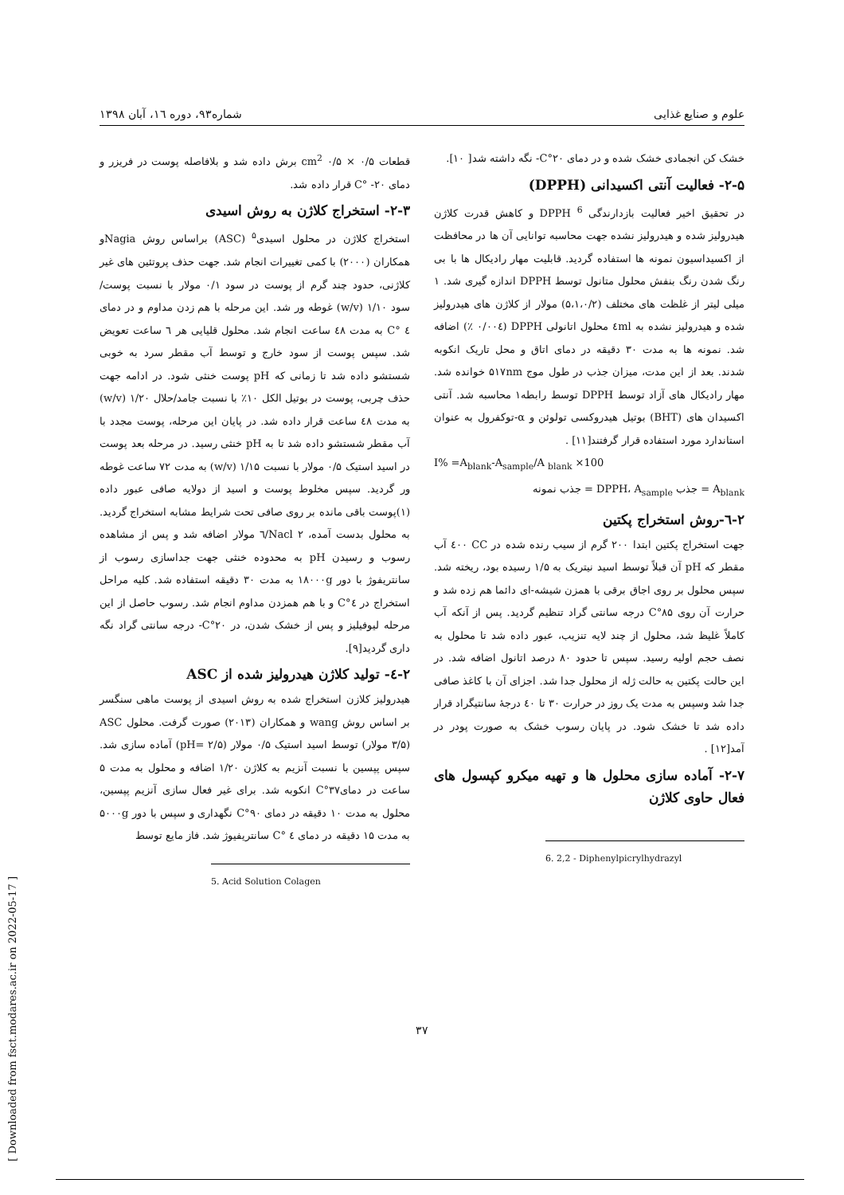علوم و صنایع غذایی شماره۹۳، دوره ۱٦، آبان ۱۳۹۸
قطعات ۰/۵ × ۰/۵ cm<sup>2</sup> برش داده شد و بلافاصله پوست در فریزر و دمای ۲۰- °C قرار داده شد.
۲-۳- استخراج کلاژن به روش اسیدی
استخراج کلاژن در محلول اسیدی<sup>۵</sup> (ASC) براساس روش Nagiaو همکاران (۲۰۰۰) با کمی تغییرات انجام شد. جهت حذف پروتئین های غیر کلاژنی، حدود چند گرم از پوست در سود ۰/۱ مولار با نسبت پوست/ سود ۱/۱۰ (w/v) غوطه ور شد. این مرحله با هم زدن مداوم و در دمای ٤ °C به مدت ٤٨ ساعت انجام شد. محلول قلیایی هر ٦ ساعت تعویض شد. سپس پوست از سود خارج و توسط آب مقطر سرد به خوبی شستشو داده شد تا زمانی که pH پوست خنثی شود. در ادامه جهت حذف چربی، پوست در بوتیل الکل ۱۰٪ با نسبت جامد/حلال ۱/۲۰ (w/v) به مدت ٤٨ ساعت قرار داده شد. در پایان این مرحله، پوست مجدد با آب مقطر شستشو داده شد تا به pH خنثی رسید. در مرحله بعد پوست در اسید استیک ۰/۵ مولار با نسبت ۱/۱۵ (w/v) به مدت ۷۲ ساعت غوطه ور گردید. سپس مخلوط پوست و اسید از دولایه صافی عبور داده (۱)پوست باقی مانده بر روی صافی تحت شرایط مشابه استخراج گردید. به محلول بدست آمده، Nacl ۲/٦ مولار اضافه شد و پس از مشاهده رسوب و رسیدن pH به محدوده خنثی جهت جداسازی رسوب از سانتریفوژ با دور ۱۸۰۰۰g به مدت ۳۰ دقیقه استفاده شد. کلیه مراحل استخراج در ٤°C و با هم همزدن مداوم انجام شد. رسوب حاصل از این مرحله لیوفیلیز و پس از خشک شدن، در ۲۰°C- درجه سانتی گراد نگه داری گردید[۹].
۲-٤- تولید کلاژن هیدرولیز شده از ASC
هیدرولیز کلازن استخراج شده به روش اسیدی از پوست ماهی سنگسر بر اساس روش wang و همکاران (۲۰۱۳) صورت گرفت. محلول ASC (۳/۵ مولار) توسط اسید استیک ۰/۵ مولار (pH= ۲/۵) آماده سازی شد. سپس پپسین با نسبت آنزیم به کلاژن ۱/۲۰ اضافه و محلول به مدت ۵ ساعت در دمای۳۷°C انکوبه شد. برای غیر فعال سازی آنزیم پپسین، محلول به مدت ۱۰ دقیقه در دمای ۹۰°C نگهداری و سپس با دور ۵۰۰۰g به مدت ۱۵ دقیقه در دمای ٤ °C سانتریفیوژ شد. فاز مایع توسط
5. Acid Solution Colagen
خشک کن انجمادی خشک شده و در دمای ۲۰°C- نگه داشته شد[ ۱۰].
۲-۵- فعالیت آنتی اکسیدانی (DPPH)
در تحقیق اخیر فعالیت بازدارندگی DPPH <sup>6</sup> و کاهش قدرت کلاژن هیدرولیز شده و هیدرولیز نشده جهت محاسبه توانایی آن ها در محافظت از اکسیداسیون نمونه ها استفاده گردید. قابلیت مهار رادیکال ها با بی رنگ شدن رنگ بنفش محلول متانول توسط DPPH اندازه گیری شد. ۱ میلی لیتر از غلظت های مختلف (۵،۱،۰/۲) مولار از کلاژن های هیدرولیز شده و هیدرولیز نشده به ٤ml محلول اتانولی DPPH (۰/۰۰٤ ٪) اضافه شد. نمونه ها به مدت ۳۰ دقیقه در دمای اتاق و محل تاریک انکوبه شدند. بعد از این مدت، میزان جذب در طول موج ۵۱۷nm خوانده شد. مهار رادیکال های آزاد توسط DPPH توسط رابطه۱ محاسبه شد. آنتی اکسیدان های (BHT) بوتیل هیدروکسی تولوئن و α-توکفرول به عنوان استاندارد مورد استفاده قرار گرفتند[۱۱] .
I% =A<sub>blank</sub>-A<sub>sample</sub>/A <sub>blank</sub> ×100
A<sub>blank</sub> = جذب DPPH، A<sub>sample</sub> = جذب نمونه
۲-٦-روش استخراج پکتین
جهت استخراج پکتین ابتدا ۲۰۰ گرم از سیب رنده شده در CC ٤۰۰ آب مقطر که pH آن قبلاً توسط اسید نیتریک به ۱/۵ رسیده بود، ریخته شد. سپس محلول بر روی اجاق برقی با همزن شیشه-ای دائما هم زده شد و حرارت آن روی ۸۵°C درجه سانتی گراد تنظیم گردید. پس از آنکه آب کاملاً غلیظ شد، محلول از چند لایه تنزیب، عبور داده شد تا محلول به نصف حجم اولیه رسید. سپس تا حدود ۸۰ درصد اتانول اضافه شد. در این حالت پکتین به حالت ژله از محلول جدا شد. اجزای آن با کاغذ صافی جدا شد وسپس به مدت یک روز در حرارت ۳۰ تا ٤۰ درجهٔ سانتیگراد قرار داده شد تا خشک شود. در پایان رسوب خشک به صورت پودر در آمد[۱۲] .
۲-۷- آماده سازی محلول ها و تهیه میکرو کپسول های فعال حاوی کلاژن
6. 2,2 - Diphenylpicrylhydrazyl
۳۷
[ Downloaded from fsct.modares.ac.ir on 2022-05-17 ]